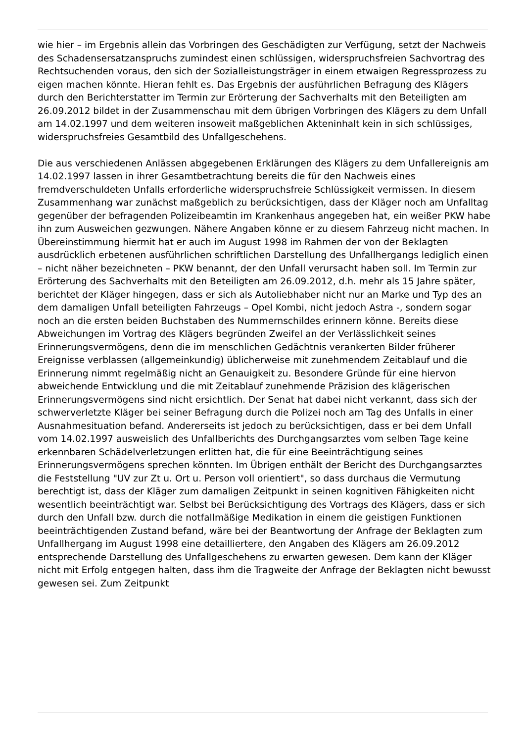wie hier – im Ergebnis allein das Vorbringen des Geschädigten zur Verfügung, setzt der Nachweis des Schadensersatzanspruchs zumindest einen schlüssigen, widerspruchsfreien Sachvortrag des Rechtsuchenden voraus, den sich der Sozialleistungsträger in einem etwaigen Regressprozess zu eigen machen könnte. Hieran fehlt es. Das Ergebnis der ausführlichen Befragung des Klägers durch den Berichterstatter im Termin zur Erörterung der Sachverhalts mit den Beteiligten am 26.09.2012 bildet in der Zusammenschau mit dem übrigen Vorbringen des Klägers zu dem Unfall am 14.02.1997 und dem weiteren insoweit maßgeblichen Akteninhalt kein in sich schlüssiges, widerspruchsfreies Gesamtbild des Unfallgeschehens.
Die aus verschiedenen Anlässen abgegebenen Erklärungen des Klägers zu dem Unfallereignis am 14.02.1997 lassen in ihrer Gesamtbetrachtung bereits die für den Nachweis eines fremdverschuldeten Unfalls erforderliche widerspruchsfreie Schlüssigkeit vermissen. In diesem Zusammenhang war zunächst maßgeblich zu berücksichtigen, dass der Kläger noch am Unfalltag gegenüber der befragenden Polizeibeamtin im Krankenhaus angegeben hat, ein weißer PKW habe ihn zum Ausweichen gezwungen. Nähere Angaben könne er zu diesem Fahrzeug nicht machen. In Übereinstimmung hiermit hat er auch im August 1998 im Rahmen der von der Beklagten ausdrücklich erbetenen ausführlichen schriftlichen Darstellung des Unfallhergangs lediglich einen – nicht näher bezeichneten – PKW benannt, der den Unfall verursacht haben soll. Im Termin zur Erörterung des Sachverhalts mit den Beteiligten am 26.09.2012, d.h. mehr als 15 Jahre später, berichtet der Kläger hingegen, dass er sich als Autoliebhaber nicht nur an Marke und Typ des an dem damaligen Unfall beteiligten Fahrzeugs – Opel Kombi, nicht jedoch Astra -, sondern sogar noch an die ersten beiden Buchstaben des Nummernschildes erinnern könne. Bereits diese Abweichungen im Vortrag des Klägers begründen Zweifel an der Verlässlichkeit seines Erinnerungsvermögens, denn die im menschlichen Gedächtnis verankerten Bilder früherer Ereignisse verblassen (allgemeinkundig) üblicherweise mit zunehmendem Zeitablauf und die Erinnerung nimmt regelmäßig nicht an Genauigkeit zu. Besondere Gründe für eine hiervon abweichende Entwicklung und die mit Zeitablauf zunehmende Präzision des klägerischen Erinnerungsvermögens sind nicht ersichtlich. Der Senat hat dabei nicht verkannt, dass sich der schwerverletzte Kläger bei seiner Befragung durch die Polizei noch am Tag des Unfalls in einer Ausnahmesituation befand. Andererseits ist jedoch zu berücksichtigen, dass er bei dem Unfall vom 14.02.1997 ausweislich des Unfallberichts des Durchgangsarztes vom selben Tage keine erkennbaren Schädelverletzungen erlitten hat, die für eine Beeinträchtigung seines Erinnerungsvermögens sprechen könnten. Im Übrigen enthält der Bericht des Durchgangsarztes die Feststellung "UV zur Zt u. Ort u. Person voll orientiert", so dass durchaus die Vermutung berechtigt ist, dass der Kläger zum damaligen Zeitpunkt in seinen kognitiven Fähigkeiten nicht wesentlich beeinträchtigt war. Selbst bei Berücksichtigung des Vortrags des Klägers, dass er sich durch den Unfall bzw. durch die notfallmäßige Medikation in einem die geistigen Funktionen beeinträchtigenden Zustand befand, wäre bei der Beantwortung der Anfrage der Beklagten zum Unfallhergang im August 1998 eine detailliertere, den Angaben des Klägers am 26.09.2012 entsprechende Darstellung des Unfallgeschehens zu erwarten gewesen. Dem kann der Kläger nicht mit Erfolg entgegen halten, dass ihm die Tragweite der Anfrage der Beklagten nicht bewusst gewesen sei. Zum Zeitpunkt